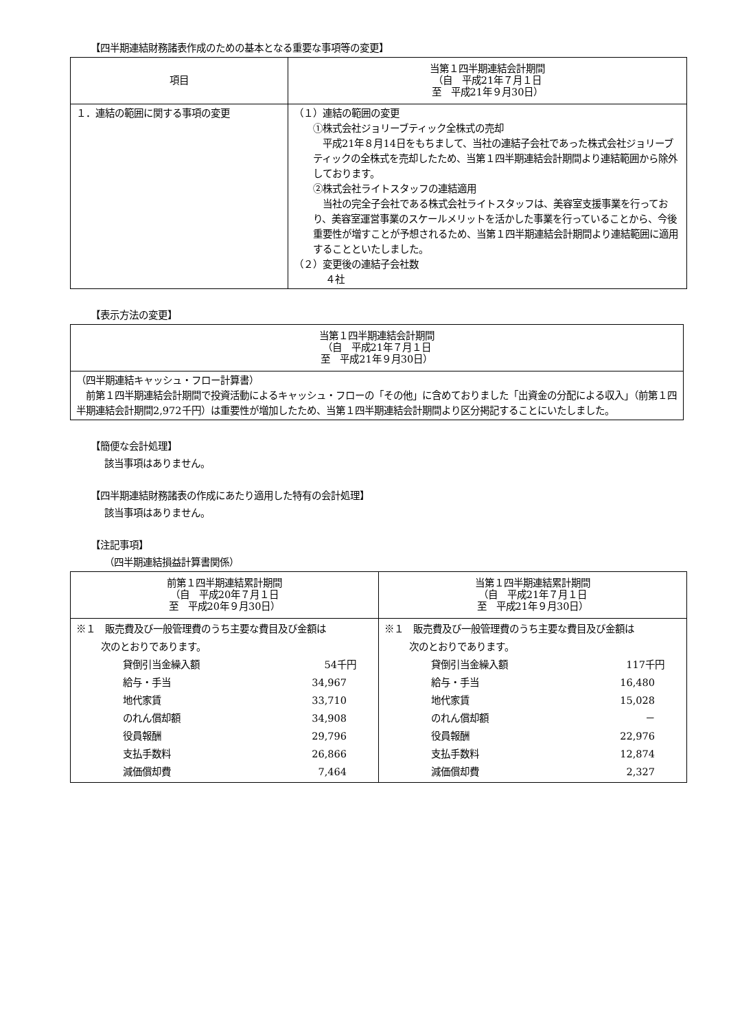【四半期連結財務諸表作成のための基本となる重要な事項等の変更】
| 項目 | 当第１四半期連結会計期間 （自 平成21年７月１日 至 平成21年９月30日） |
| --- | --- |
| １．連結の範囲に関する事項の変更 | （１）連結の範囲の変更 ①株式会社ジョリーブティック全株式の売却 平成21年８月14日をもちまして、当社の連結子会社であった株式会社ジョリーブティックの全株式を売却したため、当第１四半期連結会計期間より連結範囲から除外しております。 ②株式会社ライトスタッフの連結適用 当社の完全子会社である株式会社ライトスタッフは、美容室支援事業を行っており、美容室運営事業のスケールメリットを活かした事業を行っていることから、今後重要性が増すことが予想されるため、当第１四半期連結会計期間より連結範囲に適用することといたしました。 （２）変更後の連結子会社数 ４社 |
【表示方法の変更】
| 当第１四半期連結会計期間 （自 平成21年７月１日 至 平成21年９月30日） |
| --- |
| （四半期連結キャッシュ・フロー計算書） 前第１四半期連結会計期間で投資活動によるキャッシュ・フローの「その他」に含めておりました「出資金の分配による収入」（前第１四半期連結会計期間2,972千円）は重要性が増加したため、当第１四半期連結会計期間より区分掲記することにいたしました。 |
【簡便な会計処理】
該当事項はありません。
【四半期連結財務諸表の作成にあたり適用した特有の会計処理】
該当事項はありません。
【注記事項】
（四半期連結損益計算書関係）
| 前第１四半期連結累計期間 （自 平成20年７月１日 至 平成20年９月30日） | 当第１四半期連結累計期間 （自 平成21年７月１日 至 平成21年９月30日） |
| --- | --- |
| ※１ 販売費及び一般管理費のうち主要な費目及び金額は 次のとおりであります。 貸倒引当金繰入額 54千円 給与・手当 34,967 地代家賃 33,710 のれん償却額 34,908 役員報酬 29,796 支払手数料 26,866 減価償却費 7,464 | ※１ 販売費及び一般管理費のうち主要な費目及び金額は 次のとおりであります。 貸倒引当金繰入額 117千円 給与・手当 16,480 地代家賃 15,028 のれん償却額 － 役員報酬 22,976 支払手数料 12,874 減価償却費 2,327 |